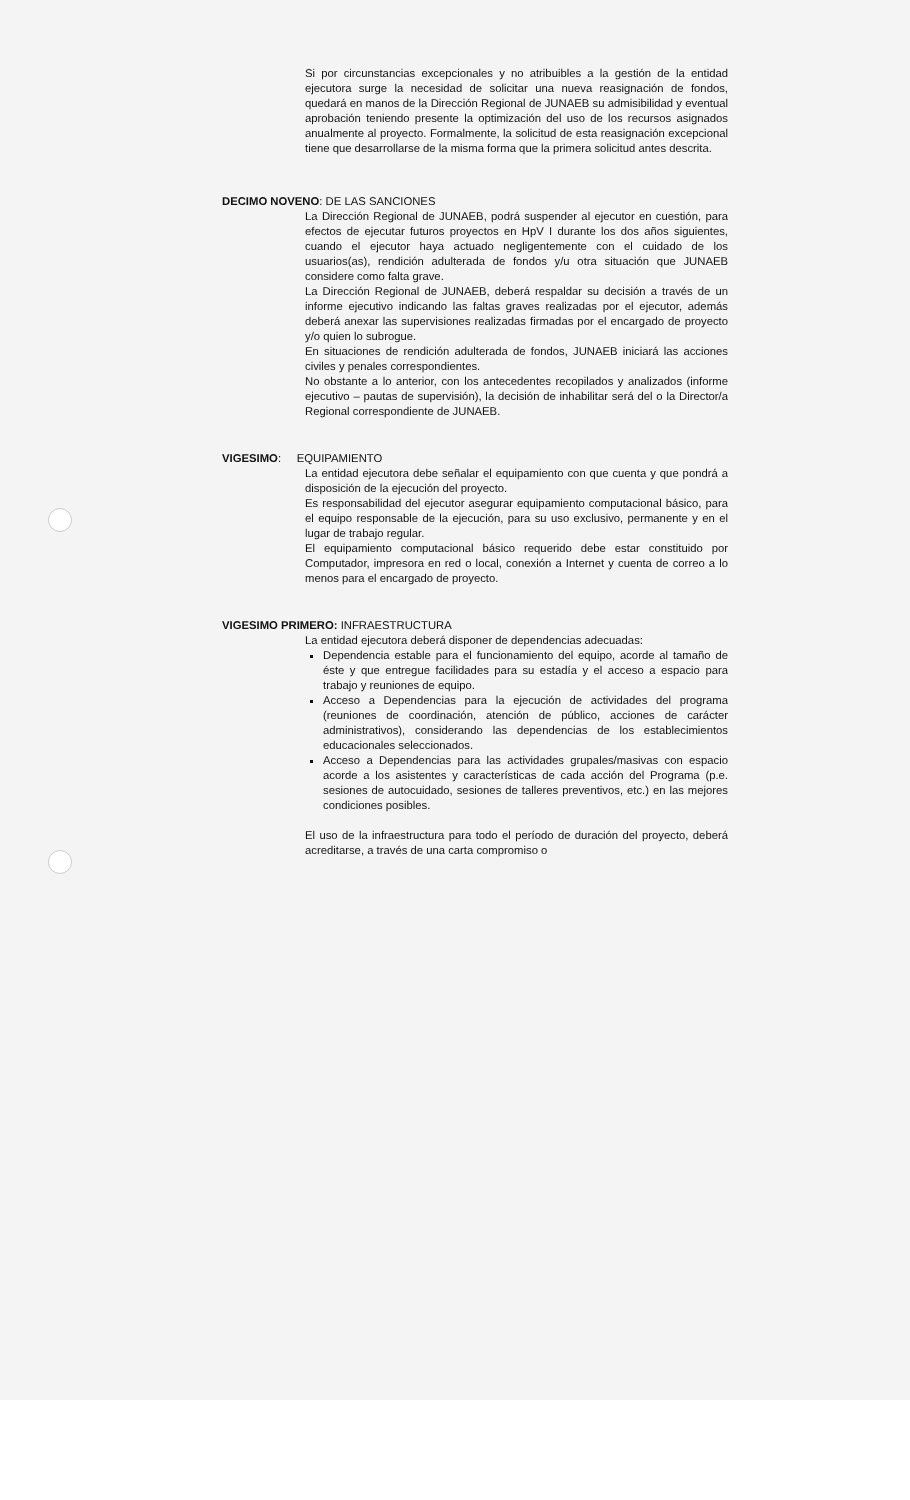Si por circunstancias excepcionales y no atribuibles a la gestión de la entidad ejecutora surge la necesidad de solicitar una nueva reasignación de fondos, quedará en manos de la Dirección Regional de JUNAEB su admisibilidad y eventual aprobación teniendo presente la optimización del uso de los recursos asignados anualmente al proyecto. Formalmente, la solicitud de esta reasignación excepcional tiene que desarrollarse de la misma forma que la primera solicitud antes descrita.
DECIMO NOVENO: DE LAS SANCIONES
La Dirección Regional de JUNAEB, podrá suspender al ejecutor en cuestión, para efectos de ejecutar futuros proyectos en HpV I durante los dos años siguientes, cuando el ejecutor haya actuado negligentemente con el cuidado de los usuarios(as), rendición adulterada de fondos y/u otra situación que JUNAEB considere como falta grave.
La Dirección Regional de JUNAEB, deberá respaldar su decisión a través de un informe ejecutivo indicando las faltas graves realizadas por el ejecutor, además deberá anexar las supervisiones realizadas firmadas por el encargado de proyecto y/o quien lo subrogue.
En situaciones de rendición adulterada de fondos, JUNAEB iniciará las acciones civiles y penales correspondientes.
No obstante a lo anterior, con los antecedentes recopilados y analizados (informe ejecutivo – pautas de supervisión), la decisión de inhabilitar será del o la Director/a Regional correspondiente de JUNAEB.
VIGESIMO: EQUIPAMIENTO
La entidad ejecutora debe señalar el equipamiento con que cuenta y que pondrá a disposición de la ejecución del proyecto.
Es responsabilidad del ejecutor asegurar equipamiento computacional básico, para el equipo responsable de la ejecución, para su uso exclusivo, permanente y en el lugar de trabajo regular.
El equipamiento computacional básico requerido debe estar constituido por Computador, impresora en red o local, conexión a Internet y cuenta de correo a lo menos para el encargado de proyecto.
VIGESIMO PRIMERO: INFRAESTRUCTURA
La entidad ejecutora deberá disponer de dependencias adecuadas:
Dependencia estable para el funcionamiento del equipo, acorde al tamaño de éste y que entregue facilidades para su estadía y el acceso a espacio para trabajo y reuniones de equipo.
Acceso a Dependencias para la ejecución de actividades del programa (reuniones de coordinación, atención de público, acciones de carácter administrativos), considerando las dependencias de los establecimientos educacionales seleccionados.
Acceso a Dependencias para las actividades grupales/masivas con espacio acorde a los asistentes y características de cada acción del Programa (p.e. sesiones de autocuidado, sesiones de talleres preventivos, etc.) en las mejores condiciones posibles.
El uso de la infraestructura para todo el período de duración del proyecto, deberá acreditarse, a través de una carta compromiso o